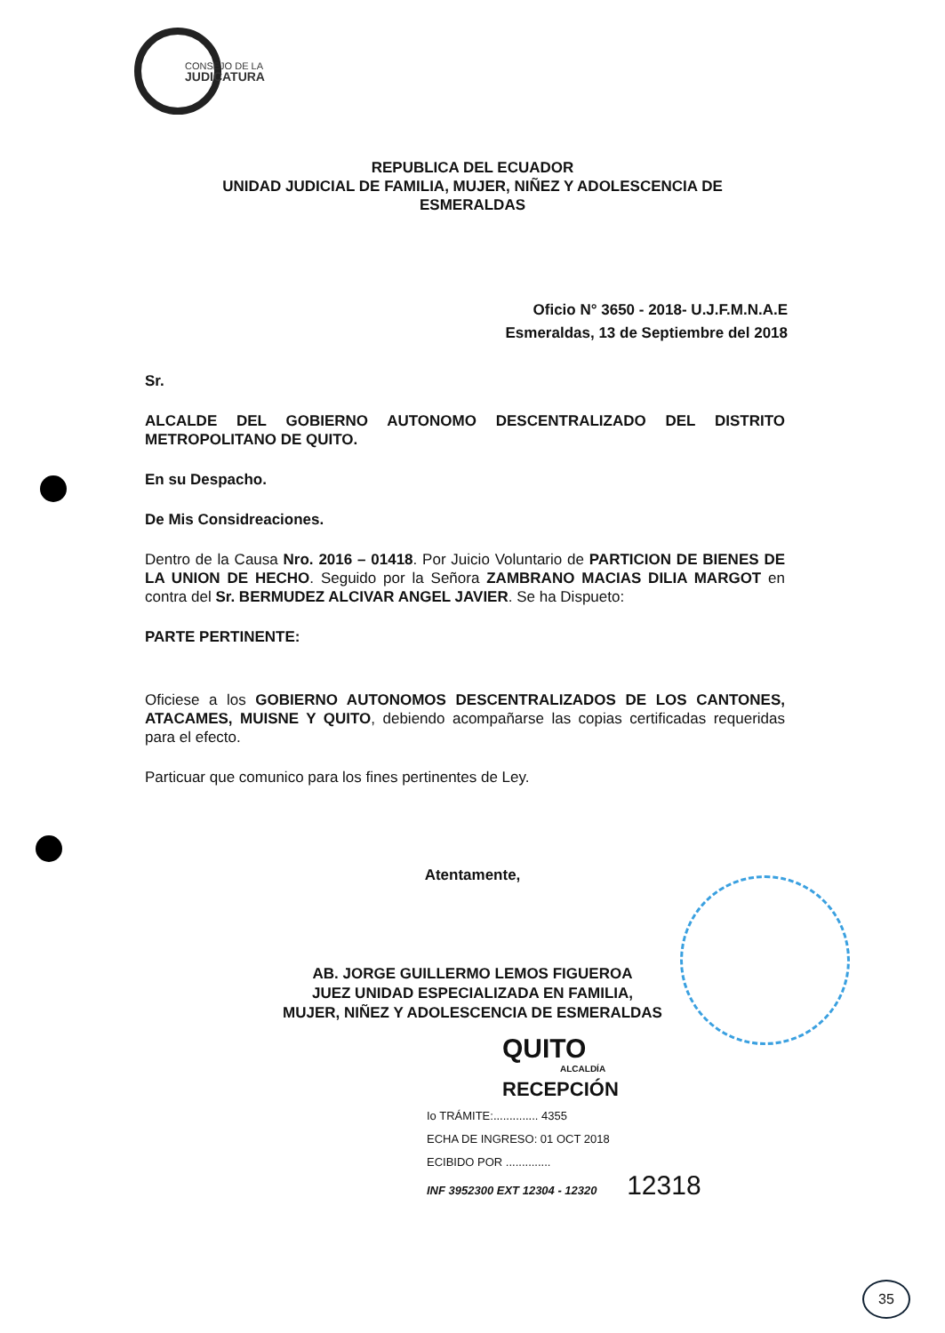CONSEJO DE LA
JUDICATURA
REPUBLICA DEL ECUADOR
UNIDAD JUDICIAL DE FAMILIA, MUJER, NIÑEZ Y ADOLESCENCIA DE
ESMERALDAS
Oficio N° 3650 - 2018- U.J.F.M.N.A.E
Esmeraldas, 13 de Septiembre del 2018
Sr.
ALCALDE DEL GOBIERNO AUTONOMO DESCENTRALIZADO DEL DISTRITO METROPOLITANO DE QUITO.
En su Despacho.
De Mis Considreaciones.
Dentro de la Causa Nro. 2016 – 01418. Por Juicio Voluntario de PARTICION DE BIENES DE LA UNION DE HECHO. Seguido por la Señora ZAMBRANO MACIAS DILIA MARGOT en contra del Sr. BERMUDEZ ALCIVAR ANGEL JAVIER. Se ha Dispueto:
PARTE PERTINENTE:
Oficiese a los GOBIERNO AUTONOMOS DESCENTRALIZADOS DE LOS CANTONES, ATACAMES, MUISNE Y QUITO, debiendo acompañarse las copias certificadas requeridas para el efecto.
Particuar que comunico para los fines pertinentes de Ley.
Atentamente,
AB. JORGE GUILLERMO LEMOS FIGUEROA
JUEZ UNIDAD ESPECIALIZADA EN FAMILIA,
MUJER, NIÑEZ Y ADOLESCENCIA DE ESMERALDAS
QUITO
ALCALDÍA
RECEPCIÓN
Io TRÁMITE:.............. 4355
ECHA DE INGRESO: 01 OCT 2018
ECIBIDO POR ..............
INF 3952300 EXT 12304 - 12320 12318
35